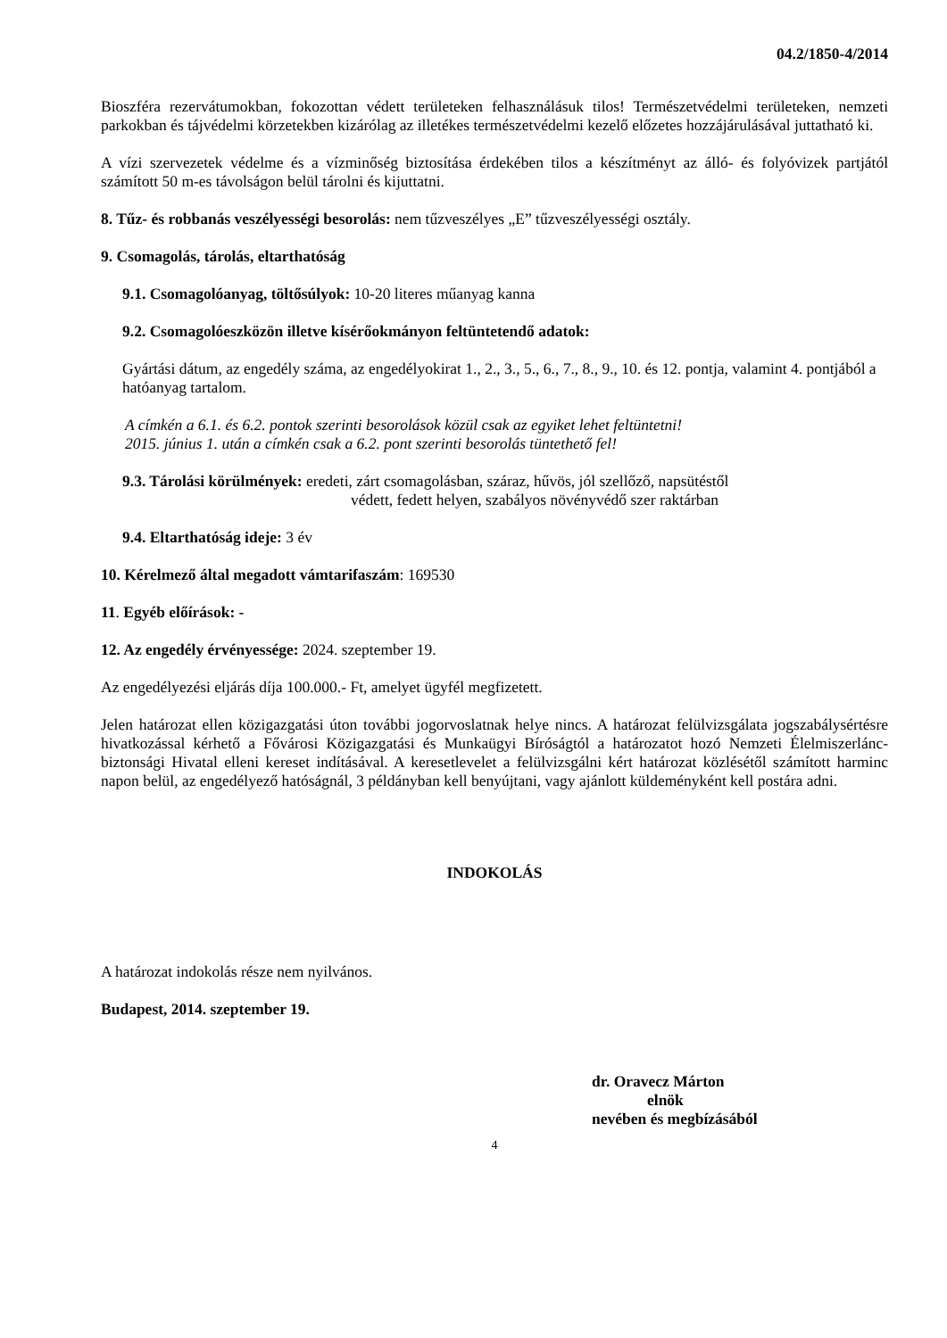04.2/1850-4/2014
Bioszféra rezervátumokban, fokozottan védett területeken felhasználásuk tilos! Természetvédelmi területeken, nemzeti parkokban és tájvédelmi körzetekben kizárólag az illetékes természetvédelmi kezelő előzetes hozzájárulásával juttatható ki.
A vízi szervezetek védelme és a vízminőség biztosítása érdekében tilos a készítményt az álló- és folyóvizek partjától számított 50 m-es távolságon belül tárolni és kijuttatni.
8. Tűz- és robbanás veszélyességi besorolás: nem tűzveszélyes „E” tűzveszélyességi osztály.
9. Csomagolás, tárolás, eltarthatóság
9.1. Csomagolóanyag, töltősúlyok: 10-20 literes műanyag kanna
9.2. Csomagolóeszközön illetve kísérőokmányon feltüntetendő adatok:
Gyártási dátum, az engedély száma, az engedélyokirat 1., 2., 3., 5., 6., 7., 8., 9., 10. és 12. pontja, valamint 4. pontjából a hatóanyag tartalom.
A címkén a 6.1. és 6.2. pontok szerinti besorolások közül csak az egyiket lehet feltüntetni!
2015. június 1. után a címkén csak a 6.2. pont szerinti besorolás tüntethető fel!
9.3. Tárolási körülmények: eredeti, zárt csomagolásban, száraz, hűvös, jól szellőző, napsütéstől
védett, fedett helyen, szabályos növényvédő szer raktárban
9.4. Eltarthatóság ideje: 3 év
10. Kérelmező által megadott vámtarifaszám: 169530
11. Egyéb előírások: -
12. Az engedély érvényessége: 2024. szeptember 19.
Az engedélyezési eljárás díja 100.000.- Ft, amelyet ügyfél megfizetett.
Jelen határozat ellen közigazgatási úton további jogorvoslatnak helye nincs. A határozat felülvizsgálata jogszabálysértésre hivatkozással kérhető a Fővárosi Közigazgatási és Munkaügyi Bíróságtól a határozatot hozó Nemzeti Élelmiszerlánc-biztonsági Hivatal elleni kereset indításával. A keresetlevelet a felülvizsgálni kért határozat közlésétől számított harminc napon belül, az engedélyező hatóságnál, 3 példányban kell benyújtani, vagy ajánlott küldeményként kell postára adni.
INDOKOLÁS
A határozat indokolás része nem nyilvános.
Budapest, 2014. szeptember 19.
dr. Oravecz Márton
elnök
nevében és megbízásából
4